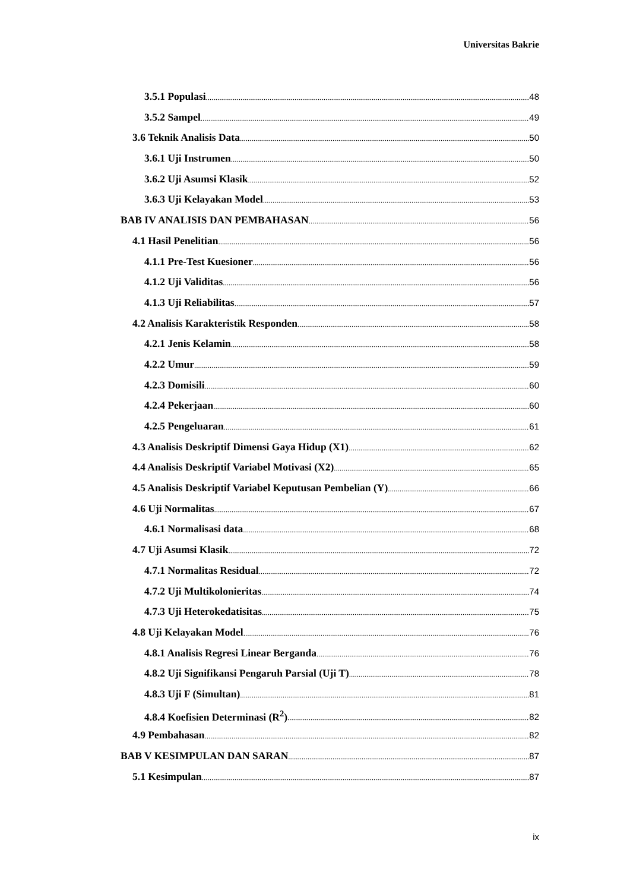Universitas Bakrie
3.5.1 Populasi 48
3.5.2 Sampel 49
3.6 Teknik Analisis Data 50
3.6.1 Uji Instrumen 50
3.6.2 Uji Asumsi Klasik 52
3.6.3 Uji Kelayakan Model 53
BAB IV ANALISIS DAN PEMBAHASAN 56
4.1 Hasil Penelitian 56
4.1.1 Pre-Test Kuesioner 56
4.1.2 Uji Validitas 56
4.1.3 Uji Reliabilitas 57
4.2 Analisis Karakteristik Responden 58
4.2.1 Jenis Kelamin 58
4.2.2 Umur 59
4.2.3 Domisili 60
4.2.4 Pekerjaan 60
4.2.5 Pengeluaran 61
4.3 Analisis Deskriptif Dimensi Gaya Hidup (X1) 62
4.4 Analisis Deskriptif Variabel Motivasi (X2) 65
4.5 Analisis Deskriptif Variabel Keputusan Pembelian (Y) 66
4.6 Uji Normalitas 67
4.6.1 Normalisasi data 68
4.7 Uji Asumsi Klasik 72
4.7.1 Normalitas Residual 72
4.7.2 Uji Multikolonieritas 74
4.7.3 Uji Heterokedatisitas 75
4.8 Uji Kelayakan Model 76
4.8.1 Analisis Regresi Linear Berganda 76
4.8.2 Uji Signifikansi Pengaruh Parsial (Uji T) 78
4.8.3 Uji F (Simultan) 81
4.8.4 Koefisien Determinasi (R<sup>2</sup>) 82
4.9 Pembahasan 82
BAB V KESIMPULAN DAN SARAN 87
5.1 Kesimpulan 87
ix